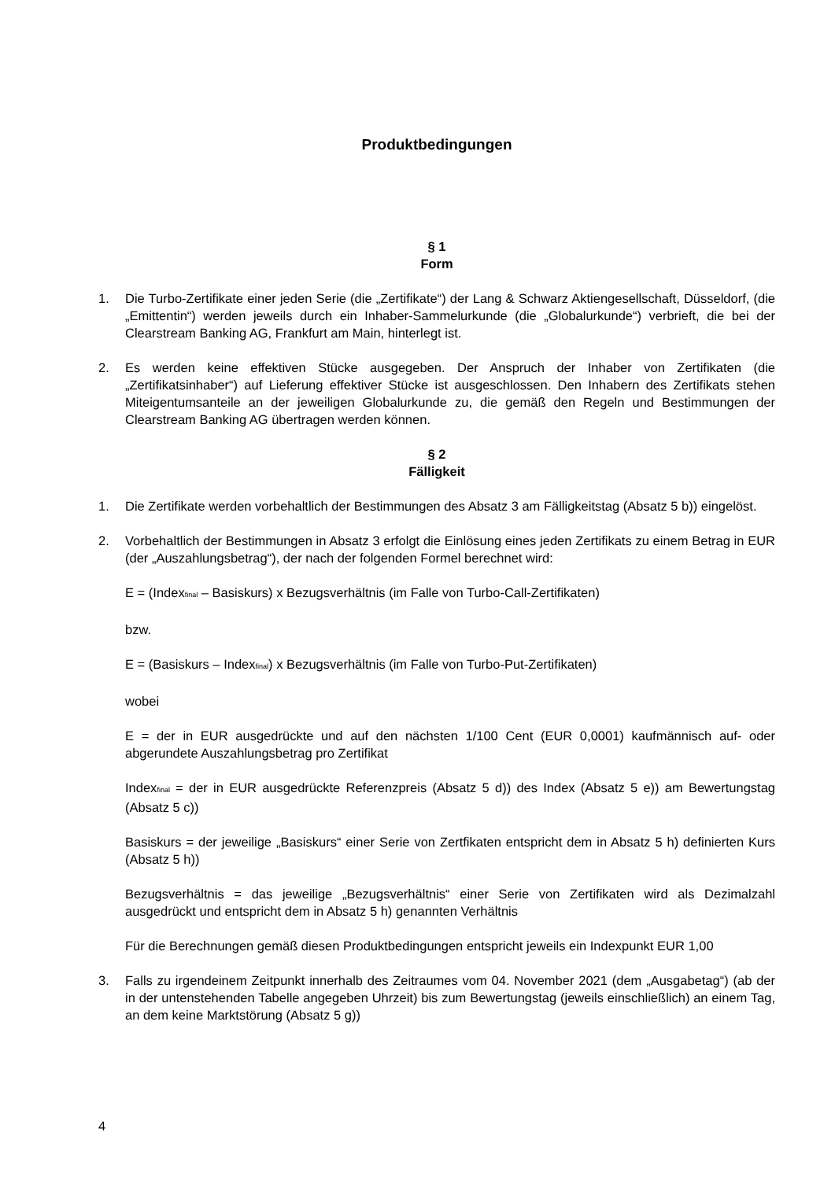Produktbedingungen
§ 1
Form
1. Die Turbo-Zertifikate einer jeden Serie (die „Zertifikate“) der Lang & Schwarz Aktiengesellschaft, Düsseldorf, (die „Emittentin“) werden jeweils durch ein Inhaber-Sammelurkunde (die „Globalurkunde“) verbrieft, die bei der Clearstream Banking AG, Frankfurt am Main, hinterlegt ist.
2. Es werden keine effektiven Stücke ausgegeben. Der Anspruch der Inhaber von Zertifikaten (die „Zertifikatsinhaber“) auf Lieferung effektiver Stücke ist ausgeschlossen. Den Inhabern des Zertifikats stehen Miteigentumsanteile an der jeweiligen Globalurkunde zu, die gemäß den Regeln und Bestimmungen der Clearstream Banking AG übertragen werden können.
§ 2
Fälligkeit
1. Die Zertifikate werden vorbehaltlich der Bestimmungen des Absatz 3 am Fälligkeitstag (Absatz 5 b)) eingelöst.
2. Vorbehaltlich der Bestimmungen in Absatz 3 erfolgt die Einlösung eines jeden Zertifikats zu einem Betrag in EUR (der „Auszahlungsbetrag“), der nach der folgenden Formel berechnet wird:
E = (Index<sub>final</sub> – Basiskurs) x Bezugsverhältnis (im Falle von Turbo-Call-Zertifikaten)
bzw.
E = (Basiskurs – Index<sub>final</sub>) x Bezugsverhältnis (im Falle von Turbo-Put-Zertifikaten)
wobei
E = der in EUR ausgedrückte und auf den nächsten 1/100 Cent (EUR 0,0001) kaufmännisch auf- oder abgerundete Auszahlungsbetrag pro Zertifikat
Index<sub>final</sub> = der in EUR ausgedrückte Referenzpreis (Absatz 5 d)) des Index (Absatz 5 e)) am Bewertungstag (Absatz 5 c))
Basiskurs = der jeweilige „Basiskurs“ einer Serie von Zertfikaten entspricht dem in Absatz 5 h) definierten Kurs (Absatz 5 h))
Bezugsverhältnis = das jeweilige „Bezugsverhältnis“ einer Serie von Zertifikaten wird als Dezimalzahl ausgedrückt und entspricht dem in Absatz 5 h) genannten Verhältnis
Für die Berechnungen gemäß diesen Produktbedingungen entspricht jeweils ein Indexpunkt EUR 1,00
3. Falls zu irgendeinem Zeitpunkt innerhalb des Zeitraumes vom 04. November 2021 (dem „Ausgabetag“) (ab der in der untenstehenden Tabelle angegeben Uhrzeit) bis zum Bewertungstag (jeweils einschließlich) an einem Tag, an dem keine Marktstörung (Absatz 5 g))
4